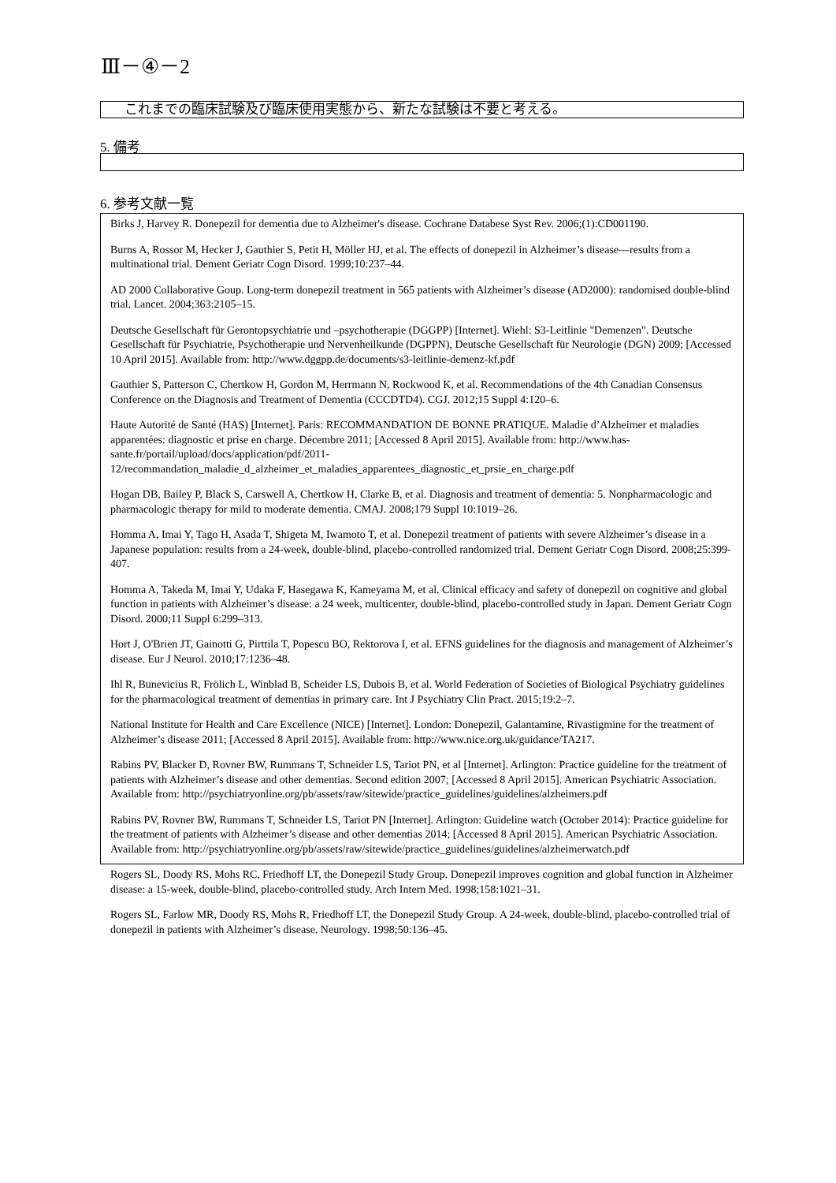Ⅲ－④－2
これまでの臨床試験及び臨床使用実態から、新たな試験は不要と考える。
5. 備考
6. 参考文献一覧
Birks J, Harvey R. Donepezil for dementia due to Alzheimer's disease. Cochrane Databese Syst Rev. 2006;(1):CD001190.
Burns A, Rossor M, Hecker J, Gauthier S, Petit H, Möller HJ, et al. The effects of donepezil in Alzheimer’s disease—results from a multinational trial. Dement Geriatr Cogn Disord. 1999;10:237–44.
AD 2000 Collaborative Goup. Long-term donepezil treatment in 565 patients with Alzheimer’s disease (AD2000): randomised double-blind trial. Lancet. 2004;363:2105–15.
Deutsche Gesellschaft für Gerontopsychiatrie und –psychotherapie (DGGPP) [Internet]. Wiehl: S3-Leitlinie "Demenzen". Deutsche Gesellschaft für Psychiatrie, Psychotherapie und Nervenheilkunde (DGPPN), Deutsche Gesellschaft für Neurologie (DGN) 2009; [Accessed 10 April 2015]. Available from: http://www.dggpp.de/documents/s3-leitlinie-demenz-kf.pdf
Gauthier S, Patterson C, Chertkow H, Gordon M, Herrmann N, Rockwood K, et al. Recommendations of the 4th Canadian Consensus Conference on the Diagnosis and Treatment of Dementia (CCCDTD4). CGJ. 2012;15 Suppl 4:120–6.
Haute Autorité de Santé (HAS) [Internet]. Paris: RECOMMANDATION DE BONNE PRATIQUE. Maladie d’Alzheimer et maladies apparentées: diagnostic et prise en charge. Décembre 2011; [Accessed 8 April 2015]. Available from: http://www.has-sante.fr/portail/upload/docs/application/pdf/2011-12/recommandation_maladie_d_alzheimer_et_maladies_apparentees_diagnostic_et_prsie_en_charge.pdf
Hogan DB, Bailey P, Black S, Carswell A, Chertkow H, Clarke B, et al. Diagnosis and treatment of dementia: 5. Nonpharmacologic and pharmacologic therapy for mild to moderate dementia. CMAJ. 2008;179 Suppl 10:1019–26.
Homma A, Imai Y, Tago H, Asada T, Shigeta M, Iwamoto T, et al. Donepezil treatment of patients with severe Alzheimer’s disease in a Japanese population: results from a 24-week, double-blind, placebo-controlled randomized trial. Dement Geriatr Cogn Disord. 2008;25:399-407.
Homma A, Takeda M, Imai Y, Udaka F, Hasegawa K, Kameyama M, et al. Clinical efficacy and safety of donepezil on cognitive and global function in patients with Alzheimer’s disease: a 24 week, multicenter, double-blind, placebo-controlled study in Japan. Dement Geriatr Cogn Disord. 2000;11 Suppl 6:299–313.
Hort J, O'Brien JT, Gainotti G, Pirttila T, Popescu BO, Rektorova I, et al. EFNS guidelines for the diagnosis and management of Alzheimer’s disease. Eur J Neurol. 2010;17:1236–48.
Ihl R, Bunevicius R, Frölich L, Winblad B, Scheider LS, Dubois B, et al. World Federation of Societies of Biological Psychiatry guidelines for the pharmacological treatment of dementias in primary care. Int J Psychiatry Clin Pract. 2015;19:2–7.
National Institute for Health and Care Excellence (NICE) [Internet]. London: Donepezil, Galantamine, Rivastigmine for the treatment of Alzheimer’s disease 2011; [Accessed 8 April 2015]. Available from: http://www.nice.org.uk/guidance/TA217.
Rabins PV, Blacker D, Rovner BW, Rummans T, Schneider LS, Tariot PN, et al [Internet]. Arlington: Practice guideline for the treatment of patients with Alzheimer’s disease and other dementias. Second edition 2007; [Accessed 8 April 2015]. American Psychiatric Association. Available from: http://psychiatryonline.org/pb/assets/raw/sitewide/practice_guidelines/guidelines/alzheimers.pdf
Rabins PV, Rovner BW, Rummans T, Schneider LS, Tariot PN [Internet]. Arlington: Guideline watch (October 2014): Practice guideline for the treatment of patients with Alzheimer’s disease and other dementias 2014; [Accessed 8 April 2015]. American Psychiatric Association. Available from: http://psychiatryonline.org/pb/assets/raw/sitewide/practice_guidelines/guidelines/alzheimerwatch.pdf
Rogers SL, Doody RS, Mohs RC, Friedhoff LT, the Donepezil Study Group. Donepezil improves cognition and global function in Alzheimer disease: a 15-week, double-blind, placebo-controlled study. Arch Intern Med. 1998;158:1021–31.
Rogers SL, Farlow MR, Doody RS, Mohs R, Friedhoff LT, the Donepezil Study Group. A 24-week, double-blind, placebo-controlled trial of donepezil in patients with Alzheimer’s disease. Neurology. 1998;50:136–45.